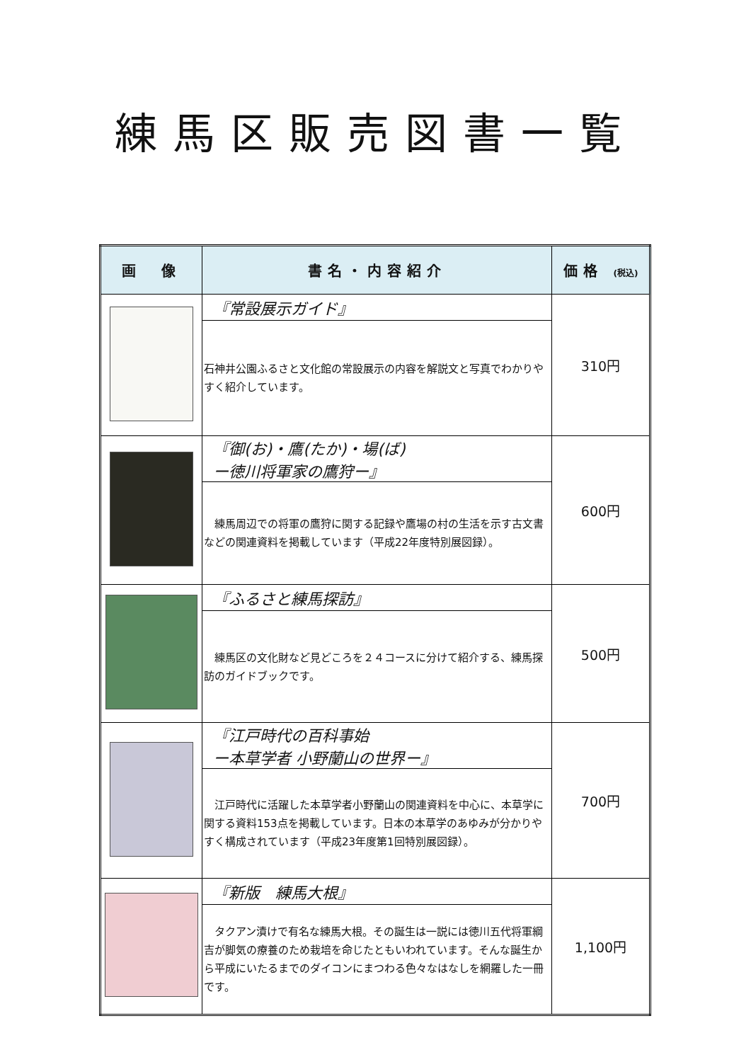練馬区販売図書一覧
| 画 像 | 書名・内容紹介 | 価格 (税込) |
| --- | --- | --- |
| | 『常設展示ガイド』 | 310円 |
| | 石神井公園ふるさと文化館の常設展示の内容を解説文と写真でわかりやすく紹介しています。 | |
| | 『御(お)・鷹(たか)・場(ば) ー徳川将軍家の鷹狩ー』 | 600円 |
| | 練馬周辺での将軍の鷹狩に関する記録や鷹場の村の生活を示す古文書などの関連資料を掲載しています（平成22年度特別展図録）。 | |
| | 『ふるさと練馬探訪』 | 500円 |
| | 練馬区の文化財など見どころを２４コースに分けて紹介する、練馬探訪のガイドブックです。 | |
| | 『江戸時代の百科事始 ー本草学者 小野蘭山の世界ー』 | 700円 |
| | 江戸時代に活躍した本草学者小野蘭山の関連資料を中心に、本草学に関する資料153点を掲載しています。日本の本草学のあゆみが分かりやすく構成されています（平成23年度第1回特別展図録）。 | |
| | 『新版 練馬大根』 | 1,100円 |
| | タクアン漬けで有名な練馬大根。その誕生は一説には徳川五代将軍綱吉が脚気の療養のため栽培を命じたともいわれています。そんな誕生から平成にいたるまでのダイコンにまつわる色々なはなしを網羅した一冊です。 | |